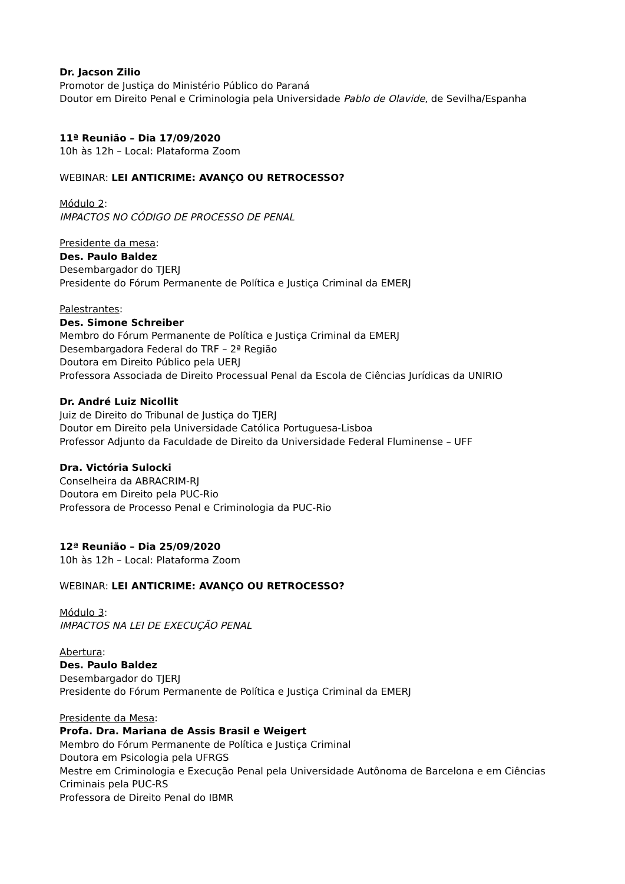Dr. Jacson Zilio
Promotor de Justiça do Ministério Público do Paraná
Doutor em Direito Penal e Criminologia pela Universidade Pablo de Olavide, de Sevilha/Espanha
11ª Reunião – Dia 17/09/2020
10h às 12h – Local: Plataforma Zoom
WEBINAR: LEI ANTICRIME: AVANÇO OU RETROCESSO?
Módulo 2:
IMPACTOS NO CÓDIGO DE PROCESSO DE PENAL
Presidente da mesa:
Des. Paulo Baldez
Desembargador do TJERJ
Presidente do Fórum Permanente de Política e Justiça Criminal da EMERJ
Palestrantes:
Des. Simone Schreiber
Membro do Fórum Permanente de Política e Justiça Criminal da EMERJ
Desembargadora Federal do TRF – 2ª Região
Doutora em Direito Público pela UERJ
Professora Associada de Direito Processual Penal da Escola de Ciências Jurídicas da UNIRIO
Dr. André Luiz Nicollit
Juiz de Direito do Tribunal de Justiça do TJERJ
Doutor em Direito pela Universidade Católica Portuguesa-Lisboa
Professor Adjunto da Faculdade de Direito da Universidade Federal Fluminense – UFF
Dra. Victória Sulocki
Conselheira da ABRACRIM-RJ
Doutora em Direito pela PUC-Rio
Professora de Processo Penal e Criminologia da PUC-Rio
12ª Reunião – Dia 25/09/2020
10h às 12h – Local: Plataforma Zoom
WEBINAR: LEI ANTICRIME: AVANÇO OU RETROCESSO?
Módulo 3:
IMPACTOS NA LEI DE EXECUÇÃO PENAL
Abertura:
Des. Paulo Baldez
Desembargador do TJERJ
Presidente do Fórum Permanente de Política e Justiça Criminal da EMERJ
Presidente da Mesa:
Profa. Dra. Mariana de Assis Brasil e Weigert
Membro do Fórum Permanente de Política e Justiça Criminal
Doutora em Psicologia pela UFRGS
Mestre em Criminologia e Execução Penal pela Universidade Autônoma de Barcelona e em Ciências Criminais pela PUC-RS
Professora de Direito Penal do IBMR